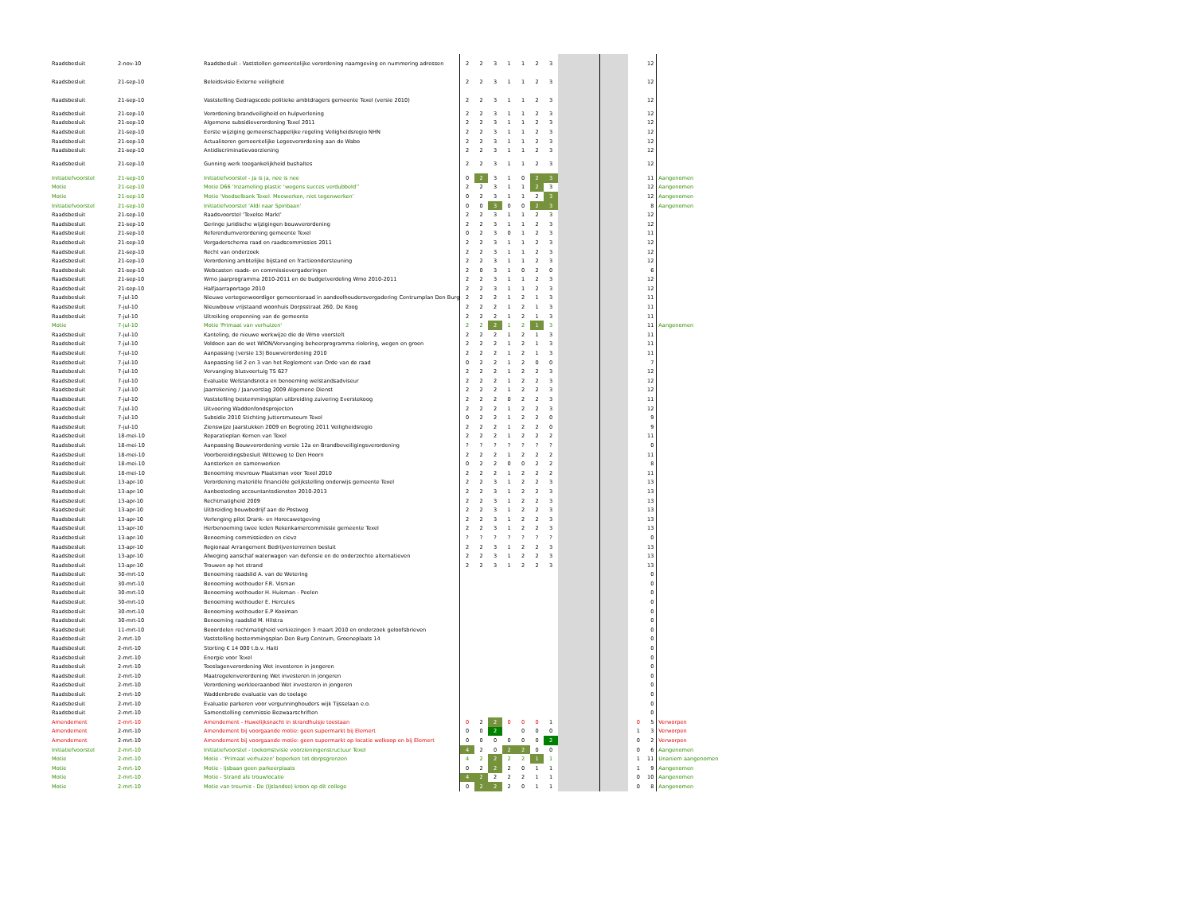| Raadsbesluit | 2-nov-10 | Raadsbesluit - Vaststellen gemeentelijke verordening naamgeving en nummering adressen | 2 | 2 | 3 | 1 | 1 | 2 | 3 | | | | 12 | |
| Raadsbesluit | 21-sep-10 | Beleidsvisie Externe veiligheid | 2 | 2 | 3 | 1 | 1 | 2 | 3 | | | | 12 | |
| Raadsbesluit | 21-sep-10 | Vaststelling Gedragscode politieke ambtdragers gemeente Texel (versie 2010) | 2 | 2 | 3 | 1 | 1 | 2 | 3 | | | | 12 | |
| Raadsbesluit | 21-sep-10 | Verordening brandveiligheid en hulpverlening | 2 | 2 | 3 | 1 | 1 | 2 | 3 | | | | 12 | |
| Raadsbesluit | 21-sep-10 | Algemene subsidieverordening Texel 2011 | 2 | 2 | 3 | 1 | 1 | 2 | 3 | | | | 12 | |
| Raadsbesluit | 21-sep-10 | Eerste wijziging gemeenschappelijke regeling Veiligheidsregio NHN | 2 | 2 | 3 | 1 | 1 | 2 | 3 | | | | 12 | |
| Raadsbesluit | 21-sep-10 | Actualiseren gemeentelijke Legesverordening aan de Wabo | 2 | 2 | 3 | 1 | 1 | 2 | 3 | | | | 12 | |
| Raadsbesluit | 21-sep-10 | Antidiscriminatievoorziening | 2 | 2 | 3 | 1 | 1 | 2 | 3 | | | | 12 | |
| Raadsbesluit | 21-sep-10 | Gunning werk toegankelijkheid bushaltes | 2 | 2 | 3 | 1 | 1 | 2 | 3 | | | | 12 | |
| Initiatiefvoorstel | 21-sep-10 | Initiatiefvoorstel - Ja is ja, nee is nee | 0 | 2 | 3 | 1 | 0 | 2 | 3 | | | | 11 | Aangenomen |
| Motie | 21-sep-10 | Motie D66 ‘Inzameling plastic ‘wegens succes verdubbeld’’ | 2 | 2 | 3 | 1 | 1 | 2 | 3 | | | | 12 | Aangenomen |
| Motie | 21-sep-10 | Motie ‘Voedselbank Texel. Meewerken, niet tegenwerken’ | 0 | 2 | 3 | 1 | 1 | 2 | 3 | | | | 12 | Aangenomen |
| Initiatiefvoorstel | 21-sep-10 | Initiatiefvoorstel ‘Aldi naar Spinbaan’ | 0 | 0 | 3 | 0 | 0 | 2 | 3 | | | | 8 | Aangenomen |
| Raadsbesluit | 21-sep-10 | Raadsvoorstel ‘Texelse Markt’ | 2 | 2 | 3 | 1 | 1 | 2 | 3 | | | | 12 | |
| Raadsbesluit | 21-sep-10 | Geringe juridische wijzigingen bouwverordening | 2 | 2 | 3 | 1 | 1 | 2 | 3 | | | | 12 | |
| Raadsbesluit | 21-sep-10 | Referendumverordening gemeente Texel | 0 | 2 | 3 | 0 | 1 | 2 | 3 | | | | 11 | |
| Raadsbesluit | 21-sep-10 | Vergaderschema raad en raadscommissies 2011 | 2 | 2 | 3 | 1 | 1 | 2 | 3 | | | | 12 | |
| Raadsbesluit | 21-sep-10 | Recht van onderzoek | 2 | 2 | 3 | 1 | 1 | 2 | 3 | | | | 12 | |
| Raadsbesluit | 21-sep-10 | Verordening ambtelijke bijstand en fractieondersteuning | 2 | 2 | 3 | 1 | 1 | 2 | 3 | | | | 12 | |
| Raadsbesluit | 21-sep-10 | Webcasten raads- en commissievergaderingen | 2 | 0 | 3 | 1 | 0 | 2 | 0 | | | | 6 | |
| Raadsbesluit | 21-sep-10 | Wmo jaarprogramma 2010-2011 en de budgetverdeling Wmo 2010-2011 | 2 | 2 | 3 | 1 | 1 | 2 | 3 | | | | 12 | |
| Raadsbesluit | 21-sep-10 | Halfjaarraportage 2010 | 2 | 2 | 3 | 1 | 1 | 2 | 3 | | | | 12 | |
| Raadsbesluit | 7-jul-10 | Nieuwe vertegenwoordiger gemeenteraad in aandeelhoudersvergadering Centrumplan Den Burg | 2 | 2 | 2 | 1 | 2 | 1 | 3 | | | | 11 | |
| Raadsbesluit | 7-jul-10 | Nieuwbouw vrijstaand woonhuis Dorpsstraat 260, De Koog | 2 | 2 | 2 | 1 | 2 | 1 | 3 | | | | 11 | |
| Raadsbesluit | 7-jul-10 | Uitreiking erepenning van de gemeente | 2 | 2 | 2 | 1 | 2 | 1 | 3 | | | | 11 | |
| Motie | 7-jul-10 | Motie 'Primaat van verhuizen' | 2 | 2 | 2 | 1 | 2 | 1 | 3 | | | | 11 | Aangenomen |
| Raadsbesluit | 7-jul-10 | Kanteling, de nieuwe werkwijze die de Wmo voorstelt | 2 | 2 | 2 | 1 | 2 | 1 | 3 | | | | 11 | |
| Raadsbesluit | 7-jul-10 | Voldoen aan de wet WION/Vervanging beheerprogramma riolering, wegen en groen | 2 | 2 | 2 | 1 | 2 | 1 | 3 | | | | 11 | |
| Raadsbesluit | 7-jul-10 | Aanpassing (versie 13) Bouwverordening 2010 | 2 | 2 | 2 | 1 | 2 | 1 | 3 | | | | 11 | |
| Raadsbesluit | 7-jul-10 | Aanpassing lid 2 en 3 van het Reglement van Orde van de raad | 0 | 2 | 2 | 1 | 2 | 0 | 0 | | | | 7 | |
| Raadsbesluit | 7-jul-10 | Vervanging blusvoertuig TS 627 | 2 | 2 | 2 | 1 | 2 | 2 | 3 | | | | 12 | |
| Raadsbesluit | 7-jul-10 | Evaluatie Welstandsnota en benoeming welstandsadviseur | 2 | 2 | 2 | 1 | 2 | 2 | 3 | | | | 12 | |
| Raadsbesluit | 7-jul-10 | Jaarrekening / Jaarverslag 2009 Algemene Dienst | 2 | 2 | 2 | 1 | 2 | 2 | 3 | | | | 12 | |
| Raadsbesluit | 7-jul-10 | Vaststelling bestemmingsplan uitbreiding zuivering Everstekoog | 2 | 2 | 2 | 0 | 2 | 2 | 3 | | | | 11 | |
| Raadsbesluit | 7-jul-10 | Uitvoering Waddenfondsprojecten | 2 | 2 | 2 | 1 | 2 | 2 | 3 | | | | 12 | |
| Raadsbesluit | 7-jul-10 | Subsidie 2010 Stichting Juttersmuseum Texel | 0 | 2 | 2 | 1 | 2 | 2 | 0 | | | | 9 | |
| Raadsbesluit | 7-jul-10 | Zienswijze Jaarstukken 2009 en Begroting 2011 Veiligheidsregio | 2 | 2 | 2 | 1 | 2 | 2 | 0 | | | | 9 | |
| Raadsbesluit | 18-mei-10 | Reparatieplan Kernen van Texel | 2 | 2 | 2 | 1 | 2 | 2 | 2 | | | | 11 | |
| Raadsbesluit | 18-mei-10 | Aanpassing Bouwverordening versie 12a en Brandbeveiligingsverordening | ? | ? | ? | ? | ? | ? | ? | | | | 0 | |
| Raadsbesluit | 18-mei-10 | Voorbereidingsbesluit Witteweg te Den Hoorn | 2 | 2 | 2 | 1 | 2 | 2 | 2 | | | | 11 | |
| Raadsbesluit | 18-mei-10 | Aansterken en samenwerken | 0 | 2 | 2 | 0 | 0 | 2 | 2 | | | | 8 | |
| Raadsbesluit | 18-mei-10 | Benoeming mevrouw Plaatsman voor Texel 2010 | 2 | 2 | 2 | 1 | 2 | 2 | 2 | | | | 11 | |
| Raadsbesluit | 13-apr-10 | Verordening materiële financiële gelijkstelling onderwijs gemeente Texel | 2 | 2 | 3 | 1 | 2 | 2 | 3 | | | | 13 | |
| Raadsbesluit | 13-apr-10 | Aanbesteding accountantsdiensten 2010-2013 | 2 | 2 | 3 | 1 | 2 | 2 | 3 | | | | 13 | |
| Raadsbesluit | 13-apr-10 | Rechtmatigheid 2009 | 2 | 2 | 3 | 1 | 2 | 2 | 3 | | | | 13 | |
| Raadsbesluit | 13-apr-10 | Uitbreiding bouwbedrijf aan de Postweg | 2 | 2 | 3 | 1 | 2 | 2 | 3 | | | | 13 | |
| Raadsbesluit | 13-apr-10 | Verlenging pilot Drank- en Horecawetgeving | 2 | 2 | 3 | 1 | 2 | 2 | 3 | | | | 13 | |
| Raadsbesluit | 13-apr-10 | Herbenoeming twee leden Rekenkamercommissie gemeente Texel | 2 | 2 | 3 | 1 | 2 | 2 | 3 | | | | 13 | |
| Raadsbesluit | 13-apr-10 | Benoeming commissieden en cievz | ? | ? | ? | ? | ? | ? | ? | | | | 0 | |
| Raadsbesluit | 13-apr-10 | Regionaal Arrangement Bedrijventerreinen besluit | 2 | 2 | 3 | 1 | 2 | 2 | 3 | | | | 13 | |
| Raadsbesluit | 13-apr-10 | Afweging aanschaf waterwagen van defensie en de onderzochte alternatieven | 2 | 2 | 3 | 1 | 2 | 2 | 3 | | | | 13 | |
| Raadsbesluit | 13-apr-10 | Trouwen op het strand | 2 | 2 | 3 | 1 | 2 | 2 | 3 | | | | 13 | |
| Raadsbesluit | 30-mrt-10 | Benoeming raadslid A. van de Wetering | | | | | | | | | | | 0 | |
| Raadsbesluit | 30-mrt-10 | Benoeming wethouder F.R. Visman | | | | | | | | | | | 0 | |
| Raadsbesluit | 30-mrt-10 | Benoeming wethouder H. Huisman - Peelen | | | | | | | | | | | 0 | |
| Raadsbesluit | 30-mrt-10 | Benoeming wethouder E. Hercules | | | | | | | | | | | 0 | |
| Raadsbesluit | 30-mrt-10 | Benoeming wethouder E.P Kooiman | | | | | | | | | | | 0 | |
| Raadsbesluit | 30-mrt-10 | Benoeming raadslid M. Hilstra | | | | | | | | | | | 0 | |
| Raadsbesluit | 11-mrt-10 | Beoordelen rechtmatigheid verkiezingen 3 maart 2010 en onderzoek geloofsbrieven | | | | | | | | | | | 0 | |
| Raadsbesluit | 2-mrt-10 | Vaststelling bestemmingsplan Den Burg Centrum, Groeneplaats 14 | | | | | | | | | | | 0 | |
| Raadsbesluit | 2-mrt-10 | Storting € 14 000 t.b.v. Haiti | | | | | | | | | | | 0 | |
| Raadsbesluit | 2-mrt-10 | Energie voor Texel | | | | | | | | | | | 0 | |
| Raadsbesluit | 2-mrt-10 | Toeslagenverordening Wet investeren in jongeren | | | | | | | | | | | 0 | |
| Raadsbesluit | 2-mrt-10 | Maatregelenverordening Wet investeren in jongeren | | | | | | | | | | | 0 | |
| Raadsbesluit | 2-mrt-10 | Verordening werkleeraanbod Wet investeren in jongeren | | | | | | | | | | | 0 | |
| Raadsbesluit | 2-mrt-10 | Waddenbrede evaluatie van de toelage | | | | | | | | | | | 0 | |
| Raadsbesluit | 2-mrt-10 | Evaluatie parkeren voor vergunninghouders wijk Tijsselaan e.o. | | | | | | | | | | | 0 | |
| Raadsbesluit | 2-mrt-10 | Samenstelling commissie Bezwaarschriften | | | | | | | | | | | 0 | |
| Amendement | 2-mrt-10 | Amendement - Huwelijksnacht in strandhuisje toestaan | 0 | 2 | 2 | 0 | 0 | 0 | 1 | | | 0 | 5 | Verworpen |
| Amendement | 2-mrt-10 | Amendement bij voorgaande motie: geen supermarkt bij Elemert | 0 | 0 | 2 | | 0 | 0 | 0 | | | 1 | 3 | Verworpen |
| Amendement | 2-mrt-10 | Amendement bij voorgaande motie: geen supermarkt op locatie welkoop en bij Elemert | 0 | 0 | 0 | 0 | 0 | 0 | 2 | | | 0 | 2 | Verworpen |
| Initiatiefvoorstel | 2-mrt-10 | Initiatiefvoorstel - toekomstvisie voorzieningenstructuur Texel | 4 | 2 | 0 | 2 | 2 | 0 | 0 | | | 0 | 6 | Aangenomen |
| Motie | 2-mrt-10 | Motie - 'Primaat verhuizen' beperken tot dorpsgrenzen | 4 | 2 | 2 | 2 | 2 | 1 | 1 | | | 1 | 11 | Unaniem aangenomen |
| Motie | 2-mrt-10 | Motie - Ijsbaan geen parkeerplaats | 0 | 2 | 2 | 2 | 0 | 1 | 1 | | | 1 | 9 | Aangenomen |
| Motie | 2-mrt-10 | Motie - Strand als trouwlocatie | 4 | 2 | 2 | 2 | 2 | 1 | 1 | | | 0 | 10 | Aangenomen |
| Motie | 2-mrt-10 | Motie van treurnis - De (Ijslandse) kroon op dit college | 0 | 2 | 2 | 2 | 0 | 1 | 1 | | | 0 | 8 | Aangenomen |